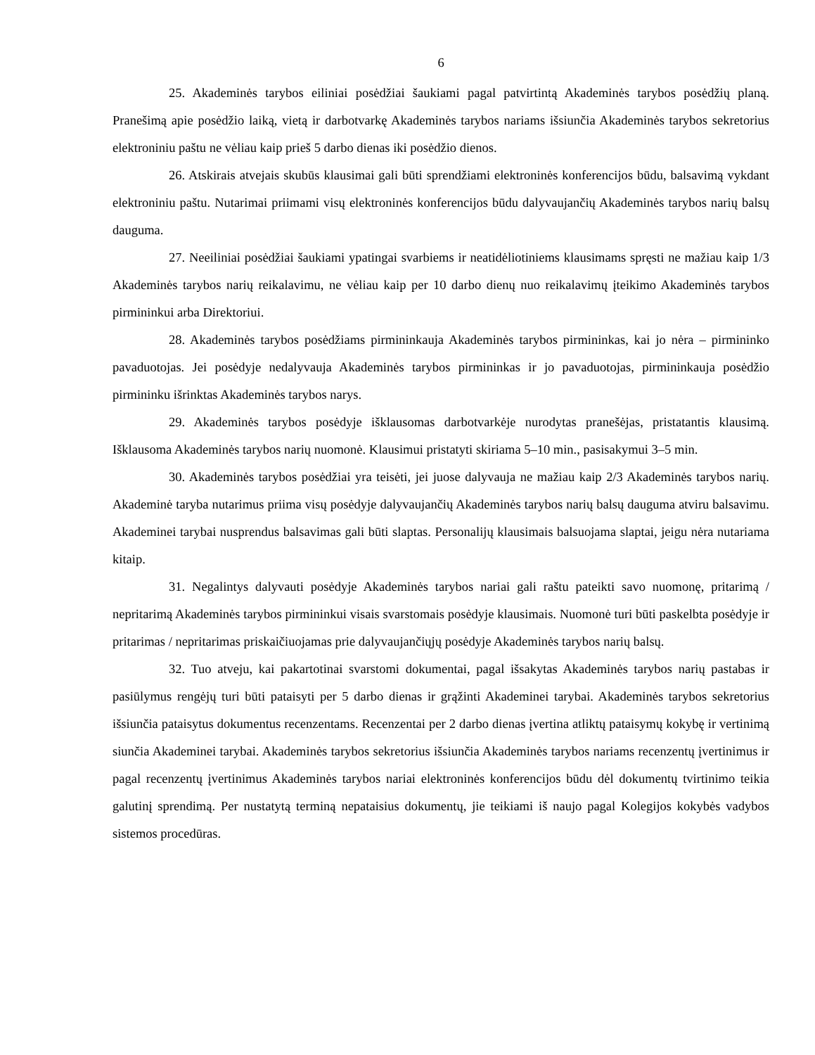6
25. Akademinės tarybos eiliniai posėdžiai šaukiami pagal patvirtintą Akademinės tarybos posėdžių planą. Pranešimą apie posėdžio laiką, vietą ir darbotvarkę Akademinės tarybos nariams išsiunčia Akademinės tarybos sekretorius elektroniniu paštu ne vėliau kaip prieš 5 darbo dienas iki posėdžio dienos.
26. Atskirais atvejais skubūs klausimai gali būti sprendžiami elektroninės konferencijos būdu, balsavimą vykdant elektroniniu paštu. Nutarimai priimami visų elektroninės konferencijos būdu dalyvaujančių Akademinės tarybos narių balsų dauguma.
27. Neeiliniai posėdžiai šaukiami ypatingai svarbiems ir neatidėliotiniems klausimams spręsti ne mažiau kaip 1/3 Akademinės tarybos narių reikalavimu, ne vėliau kaip per 10 darbo dienų nuo reikalavimų įteikimo Akademinės tarybos pirmininkui arba Direktoriui.
28. Akademinės tarybos posėdžiams pirmininkauja Akademinės tarybos pirmininkas, kai jo nėra – pirmininko pavaduotojas. Jei posėdyje nedalyvauja Akademinės tarybos pirmininkas ir jo pavaduotojas, pirmininkauja posėdžio pirmininku išrinktas Akademinės tarybos narys.
29. Akademinės tarybos posėdyje išklausomas darbotvarkėje nurodytas pranešėjas, pristatantis klausimą. Išklausoma Akademinės tarybos narių nuomonė. Klausimui pristatyti skiriama 5–10 min., pasisakymui 3–5 min.
30. Akademinės tarybos posėdžiai yra teisėti, jei juose dalyvauja ne mažiau kaip 2/3 Akademinės tarybos narių. Akademinė taryba nutarimus priima visų posėdyje dalyvaujančių Akademinės tarybos narių balsų dauguma atviru balsavimu. Akademinei tarybai nusprendus balsavimas gali būti slaptas. Personalijų klausimais balsuojama slaptai, jeigu nėra nutariama kitaip.
31. Negalintys dalyvauti posėdyje Akademinės tarybos nariai gali raštu pateikti savo nuomonę, pritarimą / nepritarimą Akademinės tarybos pirmininkui visais svarstomais posėdyje klausimais. Nuomonė turi būti paskelbta posėdyje ir pritarimas / nepritarimas priskaičiuojamas prie dalyvaujančiųjų posėdyje Akademinės tarybos narių balsų.
32. Tuo atveju, kai pakartotinai svarstomi dokumentai, pagal išsakytas Akademinės tarybos narių pastabas ir pasiūlymus rengėjų turi būti pataisyti per 5 darbo dienas ir grąžinti Akademinei tarybai. Akademinės tarybos sekretorius išsiunčia pataisytus dokumentus recenzentams. Recenzentai per 2 darbo dienas įvertina atliktų pataisymų kokybę ir vertinimą siunčia Akademinei tarybai. Akademinės tarybos sekretorius išsiunčia Akademinės tarybos nariams recenzentų įvertinimus ir pagal recenzentų įvertinimus Akademinės tarybos nariai elektroninės konferencijos būdu dėl dokumentų tvirtinimo teikia galutinį sprendimą. Per nustatytą terminą nepataisius dokumentų, jie teikiami iš naujo pagal Kolegijos kokybės vadybos sistemos procedūras.